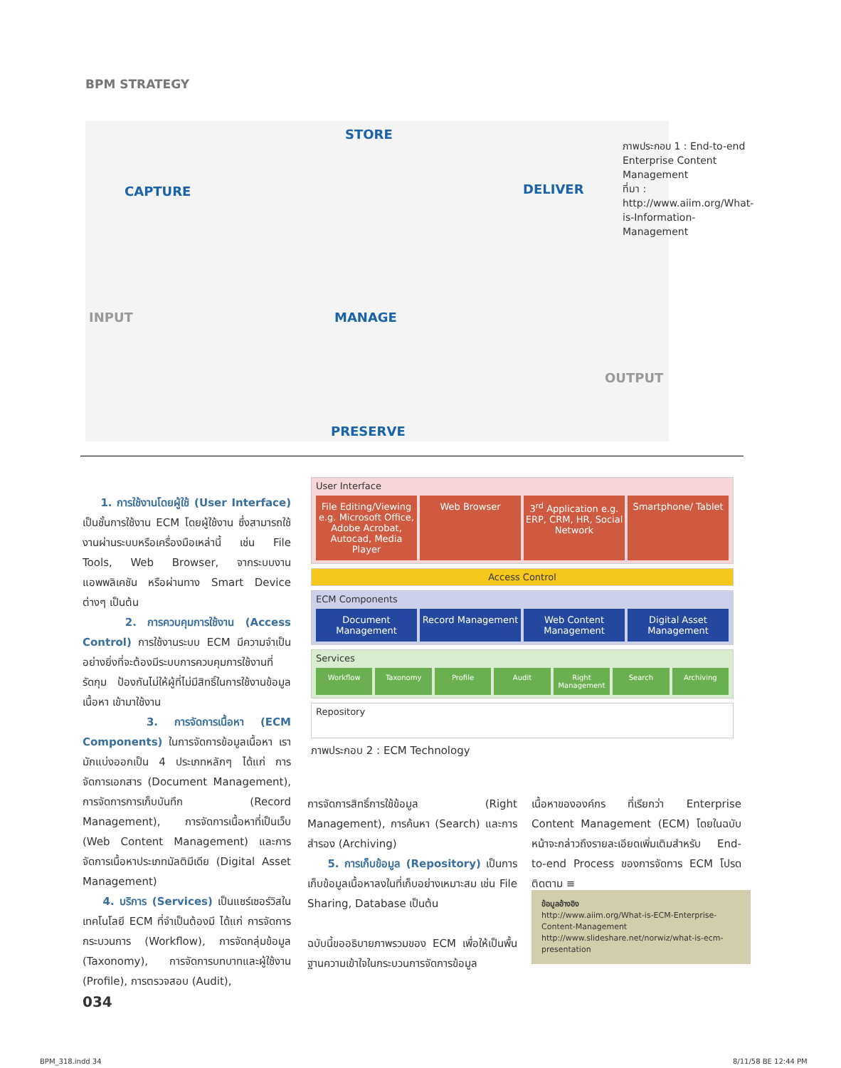BPM STRATEGY
STORE
CAPTURE DELIVER
INPUT MANAGE
OUTPUT
PRESERVE
ภาพประกอบ 1 : End-to-end Enterprise Content Management
ที่มา : http://www.aiim.org/What-is-Information-Management
1. การใช้งานโดยผู้ใช้ (User Interface) เป็นชั้นการใช้งาน ECM โดยผู้ใช้งาน ซึ่งสามารถใช้งานผ่านระบบหรือเครื่องมือเหล่านี้ เช่น File Tools, Web Browser, จากระบบงานแอพพลิเคชัน หรือผ่านทาง Smart Device ต่างๆ เป็นต้น
2. การควบคุมการใช้งาน (Access Control) การใช้งานระบบ ECM มีความจำเป็นอย่างยิ่งที่จะต้องมีระบบการควบคุมการใช้งานที่รัดกุม ป้องกันไม่ให้ผู้ที่ไม่มีสิทธิ์ในการใช้งานข้อมูลเนื้อหา เข้ามาใช้งาน
3. การจัดการเนื้อหา (ECM Components) ในการจัดการข้อมูลเนื้อหา เรามักแบ่งออกเป็น 4 ประเภทหลักๆ ได้แก่ การจัดการเอกสาร (Document Management), การจัดการการเก็บบันทึก (Record Management), การจัดการเนื้อหาที่เป็นเว็บ (Web Content Management) และการจัดการเนื้อหาประเภทมัลติมีเดีย (Digital Asset Management)
4. บริการ (Services) เป็นแชร์เซอร์วิสในเทคโนโลยี ECM ที่จำเป็นต้องมี ได้แก่ การจัดการกระบวนการ (Workflow), การจัดกลุ่มข้อมูล (Taxonomy), การจัดการบทบาทและผู้ใช้งาน (Profile), การตรวจสอบ (Audit),
User Interface
File Editing/Viewing e.g. Microsoft Office, Adobe Acrobat, Autocad, Media Player
Web Browser 3<sup>rd</sup> Application e.g. ERP, CRM, HR, Social Network
Smartphone/ Tablet
Access Control
ECM Components
Document Management Record Management Web Content Management Digital Asset Management
Services
Workflow Taxonomy Profile Audit Right Management Search Archiving
Repository
ภาพประกอบ 2 : ECM Technology
การจัดการสิทธิ์การใช้ข้อมูล (Right Management), การค้นหา (Search) และการสำรอง (Archiving)
5. การเก็บข้อมูล (Repository) เป็นการเก็บข้อมูลเนื้อหาลงในที่เก็บอย่างเหมาะสม เช่น File Sharing, Database เป็นต้น
ฉบับนี้ขออธิบายภาพรวมของ ECM เพื่อให้เป็นพื้นฐานความเข้าใจในกระบวนการจัดการข้อมูล
เนื้อหาขององค์กร ที่เรียกว่า Enterprise Content Management (ECM) โดยในฉบับหน้าจะกล่าวถึงรายละเอียดเพิ่มเติมสำหรับ End-to-end Process ของการจัดการ ECM โปรดติดตาม ≡
ข้อมูลอ้างอิง
http://www.aiim.org/What-is-ECM-Enterprise-Content-Management
http://www.slideshare.net/norwiz/what-is-ecm-presentation
034
BPM_318.indd 34 8/11/58 BE 12:44 PM